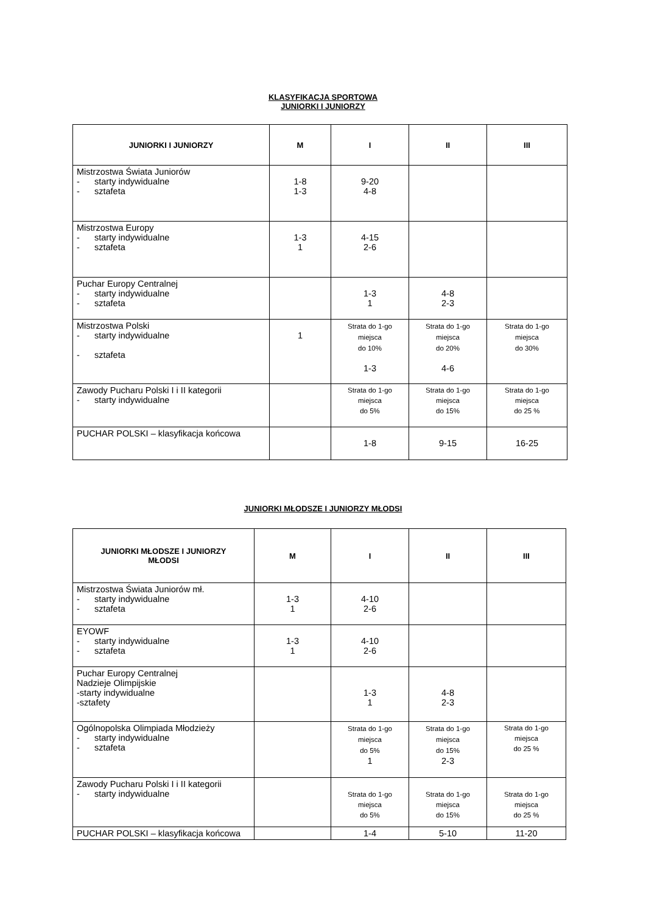KLASYFIKACJA SPORTOWA
JUNIORKI I JUNIORZY
| JUNIORKI I JUNIORZY | M | I | II | III |
| --- | --- | --- | --- | --- |
| Mistrzostwa Świata Juniorów - starty indywidualne - sztafeta | 1-8 1-3 | 9-20 4-8 | | |
| Mistrzostwa Europy - starty indywidualne - sztafeta | 1-3 1 | 4-15 2-6 | | |
| Puchar Europy Centralnej - starty indywidualne - sztafeta | | 1-3 1 | 4-8 2-3 | |
| Mistrzostwa Polski - starty indywidualne - sztafeta | 1 | Strata do 1-go miejsca do 10% 1-3 | Strata do 1-go miejsca do 20% 4-6 | Strata do 1-go miejsca do 30% |
| Zawody Pucharu Polski I i II kategorii - starty indywidualne | | Strata do 1-go miejsca do 5% | Strata do 1-go miejsca do 15% | Strata do 1-go miejsca do 25 % |
| PUCHAR POLSKI – klasyfikacja końcowa | | 1-8 | 9-15 | 16-25 |
JUNIORKI MŁODSZE I JUNIORZY MŁODSI
| JUNIORKI MŁODSZE I JUNIORZY MŁODSI | M | I | II | III |
| --- | --- | --- | --- | --- |
| Mistrzostwa Świata Juniorów mł. - starty indywidualne - sztafeta | 1-3 1 | 4-10 2-6 | | |
| EYOWF - starty indywidualne - sztafeta | 1-3 1 | 4-10 2-6 | | |
| Puchar Europy Centralnej Nadzieje Olimpijskie -starty indywidualne -sztafety | | 1-3 1 | 4-8 2-3 | |
| Ogólnopolska Olimpiada Młodzieży - starty indywidualne - sztafeta | | Strata do 1-go miejsca do 5% 1 | Strata do 1-go miejsca do 15% 2-3 | Strata do 1-go miejsca do 25 % |
| Zawody Pucharu Polski I i II kategorii - starty indywidualne | | Strata do 1-go miejsca do 5% | Strata do 1-go miejsca do 15% | Strata do 1-go miejsca do 25 % |
| PUCHAR POLSKI – klasyfikacja końcowa | | 1-4 | 5-10 | 11-20 |